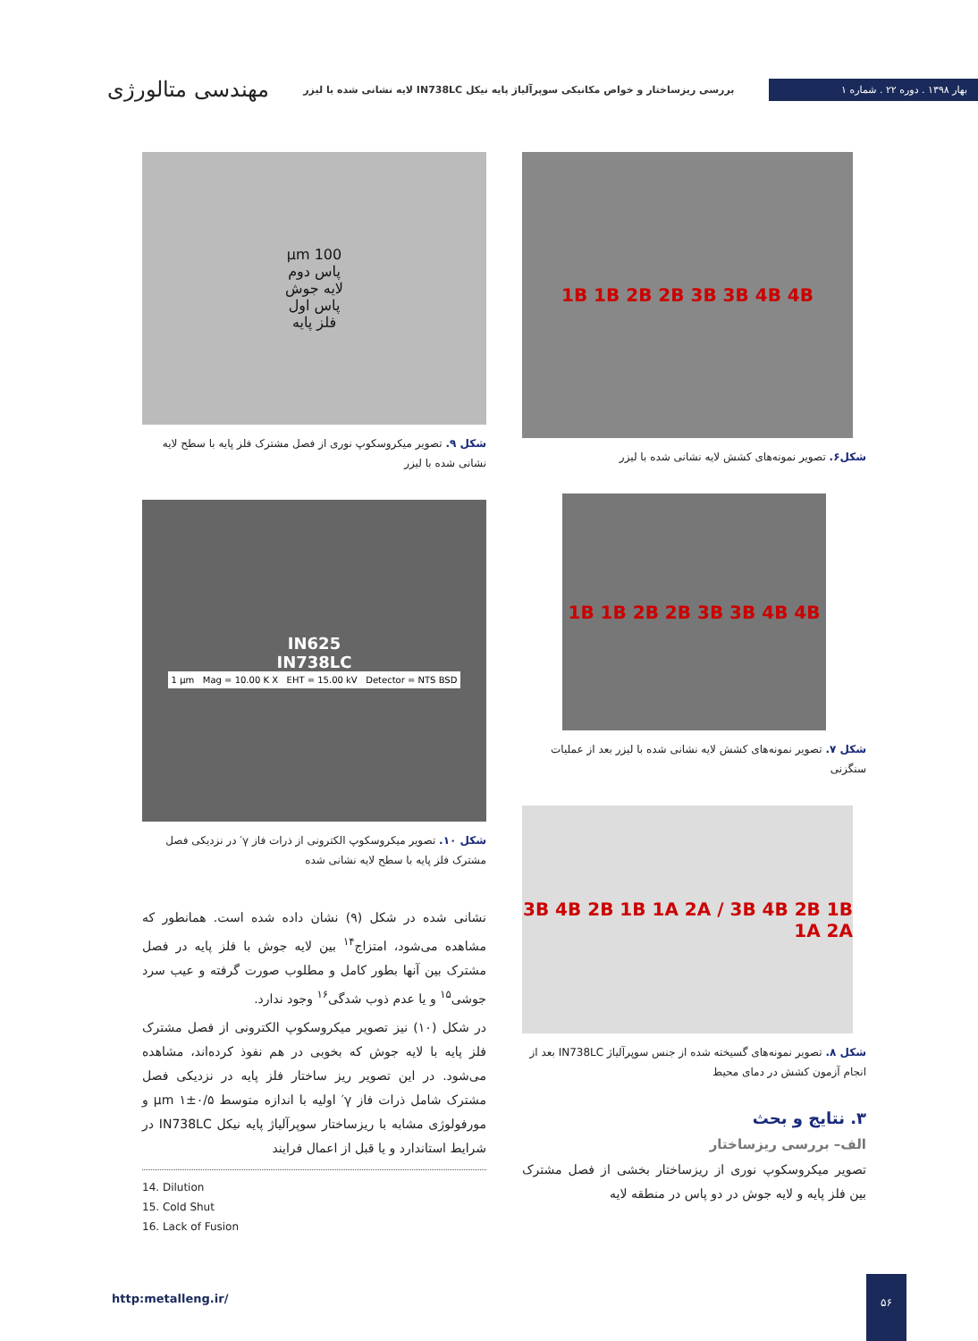بهار ۱۳۹۸ . دوره ۲۲ . شماره ۱
بررسی ریزساختار و خواص مکانیکی سوپرآلیاژ پایه نیکل IN738LC لایه نشانی شده با لیزر
مهندسی متالورژی
1B 1B 2B 2B 3B 3B 4B 4B
شکل۶. تصویر نمونه‌های کشش لایه نشانی شده با لیزر
1B 1B 2B 2B 3B 3B 4B 4B
شکل ۷. تصویر نمونه‌های کشش لایه نشانی شده با لیزر بعد از عملیات سنگزنی
3B 4B 2B 1B 1A 2A / 3B 4B 2B 1B 1A 2A
شکل ۸. تصویر نمونه‌های گسیخته شده از جنس سوپرآلیاژ IN738LC بعد از انجام آزمون کشش در دمای محیط
۳. نتایج و بحث
الف– بررسی ریزساختار
تصویر میکروسکوپ نوری از ریزساختار بخشی از فصل مشترک بین فلز پایه و لایه جوش در دو پاس در منطقه لایه
100 µm
پاس دوم
لایه جوش
پاس اول
فلز پایه
شکل ۹. تصویر میکروسکوپ نوری از فصل مشترک فلز پایه با سطح لایه نشانی شده با لیزر
IN625
IN738LC
1 µm Mag = 10.00 K X EHT = 15.00 kV Detector = NTS BSD
شکل ۱۰. تصویر میکروسکوپ الکترونی از ذرات فاز γ′ در نزدیکی فصل مشترک فلز پایه با سطح لایه نشانی شده
نشانی شده در شکل (۹) نشان داده شده است. همانطور که مشاهده می‌شود، امتزاج<sup>۱۴</sup> بین لایه جوش با فلز پایه در فصل مشترک بین آنها بطور کامل و مطلوب صورت گرفته و عیب سرد جوشی<sup>۱۵</sup> و یا عدم ذوب شدگی<sup>۱۶</sup> وجود ندارد.
در شکل (۱۰) نیز تصویر میکروسکوپ الکترونی از فصل مشترک فلز پایه با لایه جوش که بخوبی در هم نفوذ کرده‌اند، مشاهده می‌شود. در این تصویر ریز ساختار فلز پایه در نزدیکی فصل مشترک شامل ذرات فاز γ′ اولیه با اندازه متوسط µm ۱±۰/۵ و مورفولوژی مشابه با ریزساختار سوپرآلیاژ پایه نیکل IN738LC در شرایط استاندارد و یا قبل از اعمال فرایند
14. Dilution
15. Cold Shut
16. Lack of Fusion
http:metalleng.ir/
۵۶